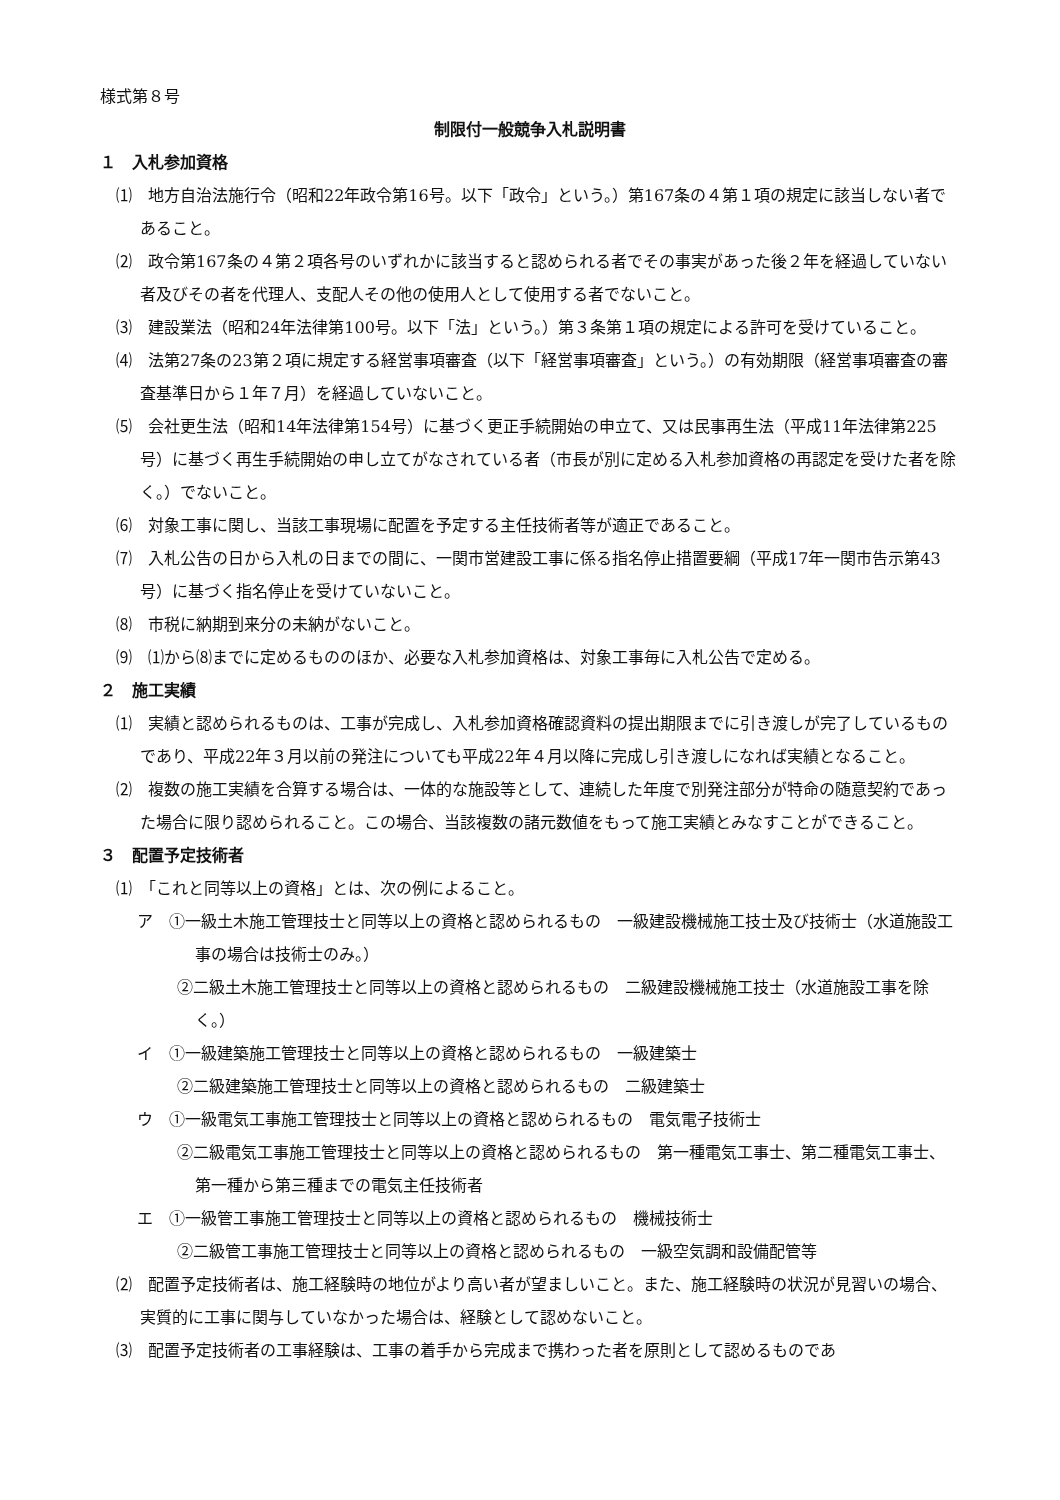様式第８号
制限付一般競争入札説明書
１　入札参加資格
⑴　地方自治法施行令（昭和22年政令第16号。以下「政令」という。）第167条の４第１項の規定に該当しない者であること。
⑵　政令第167条の４第２項各号のいずれかに該当すると認められる者でその事実があった後２年を経過していない者及びその者を代理人、支配人その他の使用人として使用する者でないこと。
⑶　建設業法（昭和24年法律第100号。以下「法」という。）第３条第１項の規定による許可を受けていること。
⑷　法第27条の23第２項に規定する経営事項審査（以下「経営事項審査」という。）の有効期限（経営事項審査の審査基準日から１年７月）を経過していないこと。
⑸　会社更生法（昭和14年法律第154号）に基づく更正手続開始の申立て、又は民事再生法（平成11年法律第225号）に基づく再生手続開始の申し立てがなされている者（市長が別に定める入札参加資格の再認定を受けた者を除く。）でないこと。
⑹　対象工事に関し、当該工事現場に配置を予定する主任技術者等が適正であること。
⑺　入札公告の日から入札の日までの間に、一関市営建設工事に係る指名停止措置要綱（平成17年一関市告示第43号）に基づく指名停止を受けていないこと。
⑻　市税に納期到来分の未納がないこと。
⑼　⑴から⑻までに定めるもののほか、必要な入札参加資格は、対象工事毎に入札公告で定める。
２　施工実績
⑴　実績と認められるものは、工事が完成し、入札参加資格確認資料の提出期限までに引き渡しが完了しているものであり、平成22年３月以前の発注についても平成22年４月以降に完成し引き渡しになれば実績となること。
⑵　複数の施工実績を合算する場合は、一体的な施設等として、連続した年度で別発注部分が特命の随意契約であった場合に限り認められること。この場合、当該複数の諸元数値をもって施工実績とみなすことができること。
３　配置予定技術者
⑴　「これと同等以上の資格」とは、次の例によること。
ア　①一級土木施工管理技士と同等以上の資格と認められるもの　一級建設機械施工技士及び技術士（水道施設工事の場合は技術士のみ。）
②二級土木施工管理技士と同等以上の資格と認められるもの　二級建設機械施工技士（水道施設工事を除く。）
イ　①一級建築施工管理技士と同等以上の資格と認められるもの　一級建築士
②二級建築施工管理技士と同等以上の資格と認められるもの　二級建築士
ウ　①一級電気工事施工管理技士と同等以上の資格と認められるもの　電気電子技術士
②二級電気工事施工管理技士と同等以上の資格と認められるもの　第一種電気工事士、第二種電気工事士、第一種から第三種までの電気主任技術者
エ　①一級管工事施工管理技士と同等以上の資格と認められるもの　機械技術士
②二級管工事施工管理技士と同等以上の資格と認められるもの　一級空気調和設備配管等
⑵　配置予定技術者は、施工経験時の地位がより高い者が望ましいこと。また、施工経験時の状況が見習いの場合、実質的に工事に関与していなかった場合は、経験として認めないこと。
⑶　配置予定技術者の工事経験は、工事の着手から完成まで携わった者を原則として認めるものであ